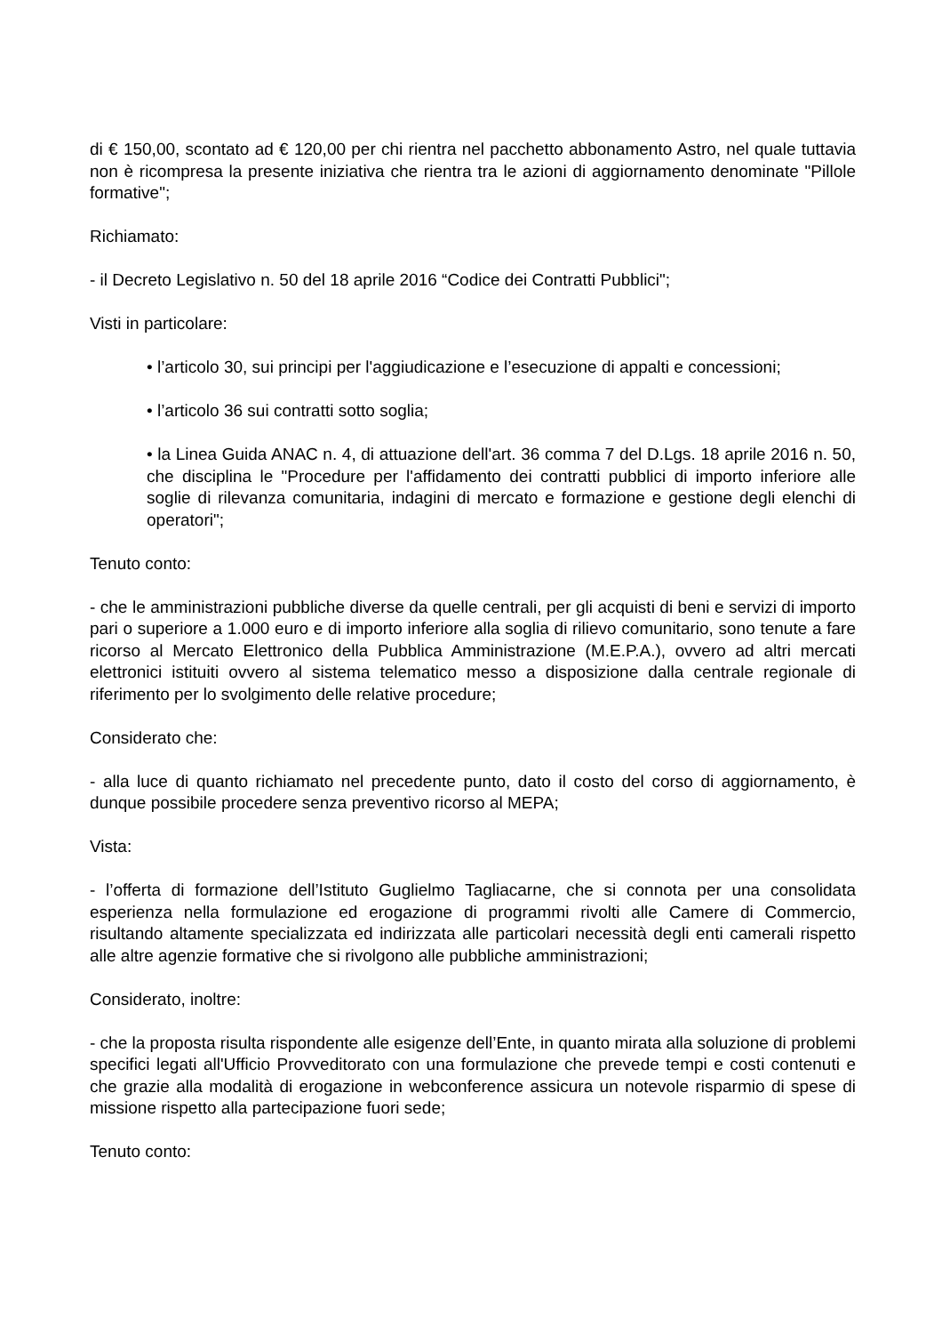di € 150,00, scontato ad € 120,00 per chi rientra nel pacchetto abbonamento Astro, nel quale tuttavia non è ricompresa la presente iniziativa che rientra tra le azioni di aggiornamento denominate "Pillole formative";
Richiamato:
- il Decreto Legislativo n. 50 del 18 aprile 2016 “Codice dei Contratti Pubblici";
Visti in particolare:
• l’articolo 30, sui principi per l'aggiudicazione e l’esecuzione di appalti e concessioni;
• l’articolo 36 sui contratti sotto soglia;
• la Linea Guida ANAC n. 4, di attuazione dell'art. 36 comma 7 del D.Lgs. 18 aprile 2016 n. 50, che disciplina le "Procedure per l'affidamento dei contratti pubblici di importo inferiore alle soglie di rilevanza comunitaria, indagini di mercato e formazione e gestione degli elenchi di operatori";
Tenuto conto:
- che le amministrazioni pubbliche diverse da quelle centrali, per gli acquisti di beni e servizi di importo pari o superiore a 1.000 euro e di importo inferiore alla soglia di rilievo comunitario, sono tenute a fare ricorso al Mercato Elettronico della Pubblica Amministrazione (M.E.P.A.), ovvero ad altri mercati elettronici istituiti ovvero al sistema telematico messo a disposizione dalla centrale regionale di riferimento per lo svolgimento delle relative procedure;
Considerato che:
- alla luce di quanto richiamato nel precedente punto, dato il costo del corso di aggiornamento, è dunque possibile procedere senza preventivo ricorso al MEPA;
Vista:
- l’offerta di formazione dell’Istituto Guglielmo Tagliacarne, che si connota per una consolidata esperienza nella formulazione ed erogazione di programmi rivolti alle Camere di Commercio, risultando altamente specializzata ed indirizzata alle particolari necessità degli enti camerali rispetto alle altre agenzie formative che si rivolgono alle pubbliche amministrazioni;
Considerato, inoltre:
- che la proposta risulta rispondente alle esigenze dell’Ente, in quanto mirata alla soluzione di problemi specifici legati all'Ufficio Provveditorato con una formulazione che prevede tempi e costi contenuti e che grazie alla modalità di erogazione in webconference assicura un notevole risparmio di spese di missione rispetto alla partecipazione fuori sede;
Tenuto conto: